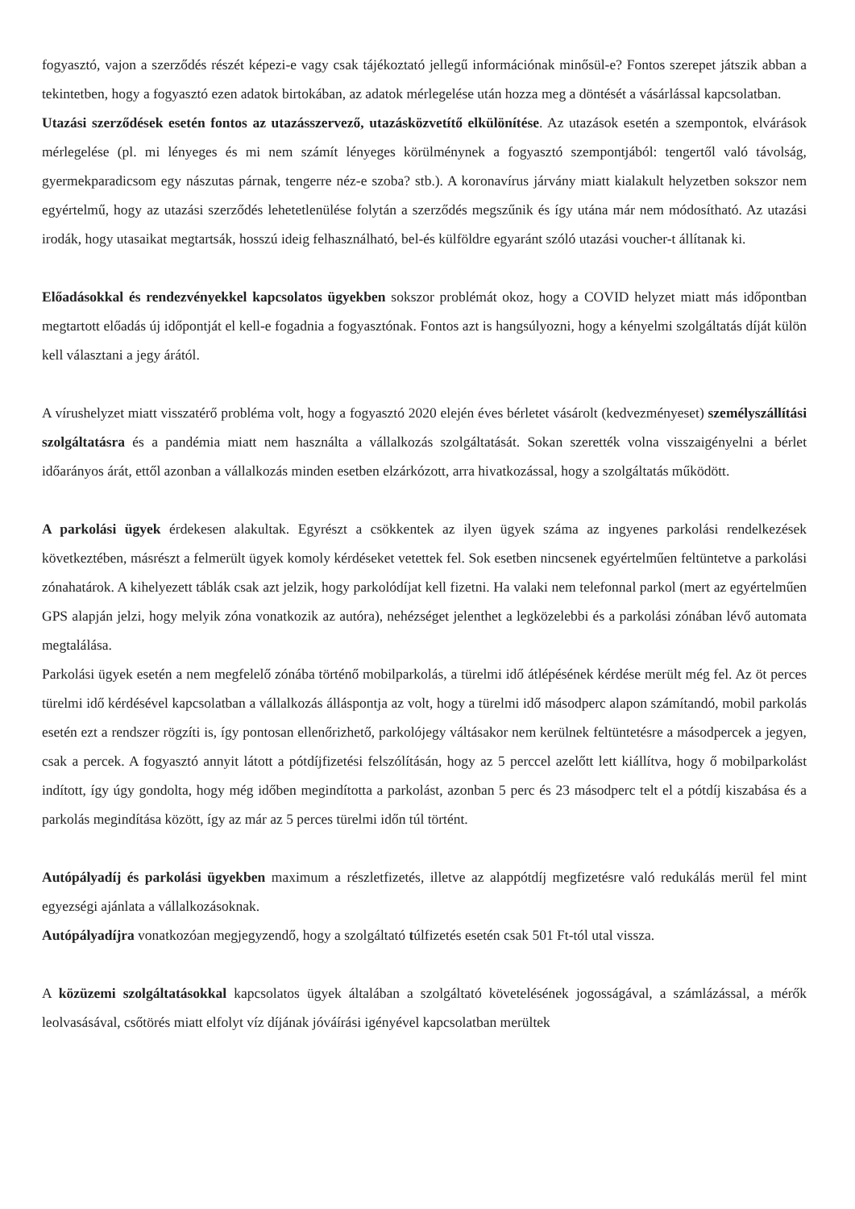fogyasztó, vajon a szerződés részét képezi-e vagy csak tájékoztató jellegű információnak minősül-e? Fontos szerepet játszik abban a tekintetben, hogy a fogyasztó ezen adatok birtokában, az adatok mérlegelése után hozza meg a döntését a vásárlással kapcsolatban.
Utazási szerződések esetén fontos az utazásszervező, utazásközvetítő elkülönítése. Az utazások esetén a szempontok, elvárások mérlegelése (pl. mi lényeges és mi nem számít lényeges körülménynek a fogyasztó szempontjából: tengertől való távolság, gyermekparadicsom egy nászutas párnak, tengerre néz-e szoba? stb.). A koronavírus járvány miatt kialakult helyzetben sokszor nem egyértelmű, hogy az utazási szerződés lehetetlenülése folytán a szerződés megszűnik és így utána már nem módosítható. Az utazási irodák, hogy utasaikat megtartsák, hosszú ideig felhasználható, bel-és külföldre egyaránt szóló utazási voucher-t állítanak ki.
Előadásokkal és rendezvényekkel kapcsolatos ügyekben sokszor problémát okoz, hogy a COVID helyzet miatt más időpontban megtartott előadás új időpontját el kell-e fogadnia a fogyasztónak. Fontos azt is hangsúlyozni, hogy a kényelmi szolgáltatás díját külön kell választani a jegy árától.
A vírushelyzet miatt visszatérő probléma volt, hogy a fogyasztó 2020 elején éves bérletet vásárolt (kedvezményeset) személyszállítási szolgáltatásra és a pandémia miatt nem használta a vállalkozás szolgáltatását. Sokan szerették volna visszaigényelni a bérlet időarányos árát, ettől azonban a vállalkozás minden esetben elzárkózott, arra hivatkozással, hogy a szolgáltatás működött.
A parkolási ügyek érdekesen alakultak. Egyrészt a csökkentek az ilyen ügyek száma az ingyenes parkolási rendelkezések következtében, másrészt a felmerült ügyek komoly kérdéseket vetettek fel. Sok esetben nincsenek egyértelműen feltüntetve a parkolási zónahatárok. A kihelyezett táblák csak azt jelzik, hogy parkolódíjat kell fizetni. Ha valaki nem telefonnal parkol (mert az egyértelműen GPS alapján jelzi, hogy melyik zóna vonatkozik az autóra), nehézséget jelenthet a legközelebbi és a parkolási zónában lévő automata megtalálása.
Parkolási ügyek esetén a nem megfelelő zónába történő mobilparkolás, a türelmi idő átlépésének kérdése merült még fel. Az öt perces türelmi idő kérdésével kapcsolatban a vállalkozás álláspontja az volt, hogy a türelmi idő másodperc alapon számítandó, mobil parkolás esetén ezt a rendszer rögzíti is, így pontosan ellenőrizhető, parkolójegy váltásakor nem kerülnek feltüntetésre a másodpercek a jegyen, csak a percek. A fogyasztó annyit látott a pótdíjfizetési felszólításán, hogy az 5 perccel azelőtt lett kiállítva, hogy ő mobilparkolást indított, így úgy gondolta, hogy még időben megindította a parkolást, azonban 5 perc és 23 másodperc telt el a pótdíj kiszabása és a parkolás megindítása között, így az már az 5 perces türelmi időn túl történt.
Autópályadíj és parkolási ügyekben maximum a részletfizetés, illetve az alappótdíj megfizetésre való redukálás merül fel mint egyezségi ajánlata a vállalkozásoknak.
Autópályadíjra vonatkozóan megjegyzendő, hogy a szolgáltató túlfizetés esetén csak 501 Ft-tól utal vissza.
A közüzemi szolgáltatásokkal kapcsolatos ügyek általában a szolgáltató követelésének jogosságával, a számlázással, a mérők leolvasásával, csőtörés miatt elfolyt víz díjának jóváírási igényével kapcsolatban merültek